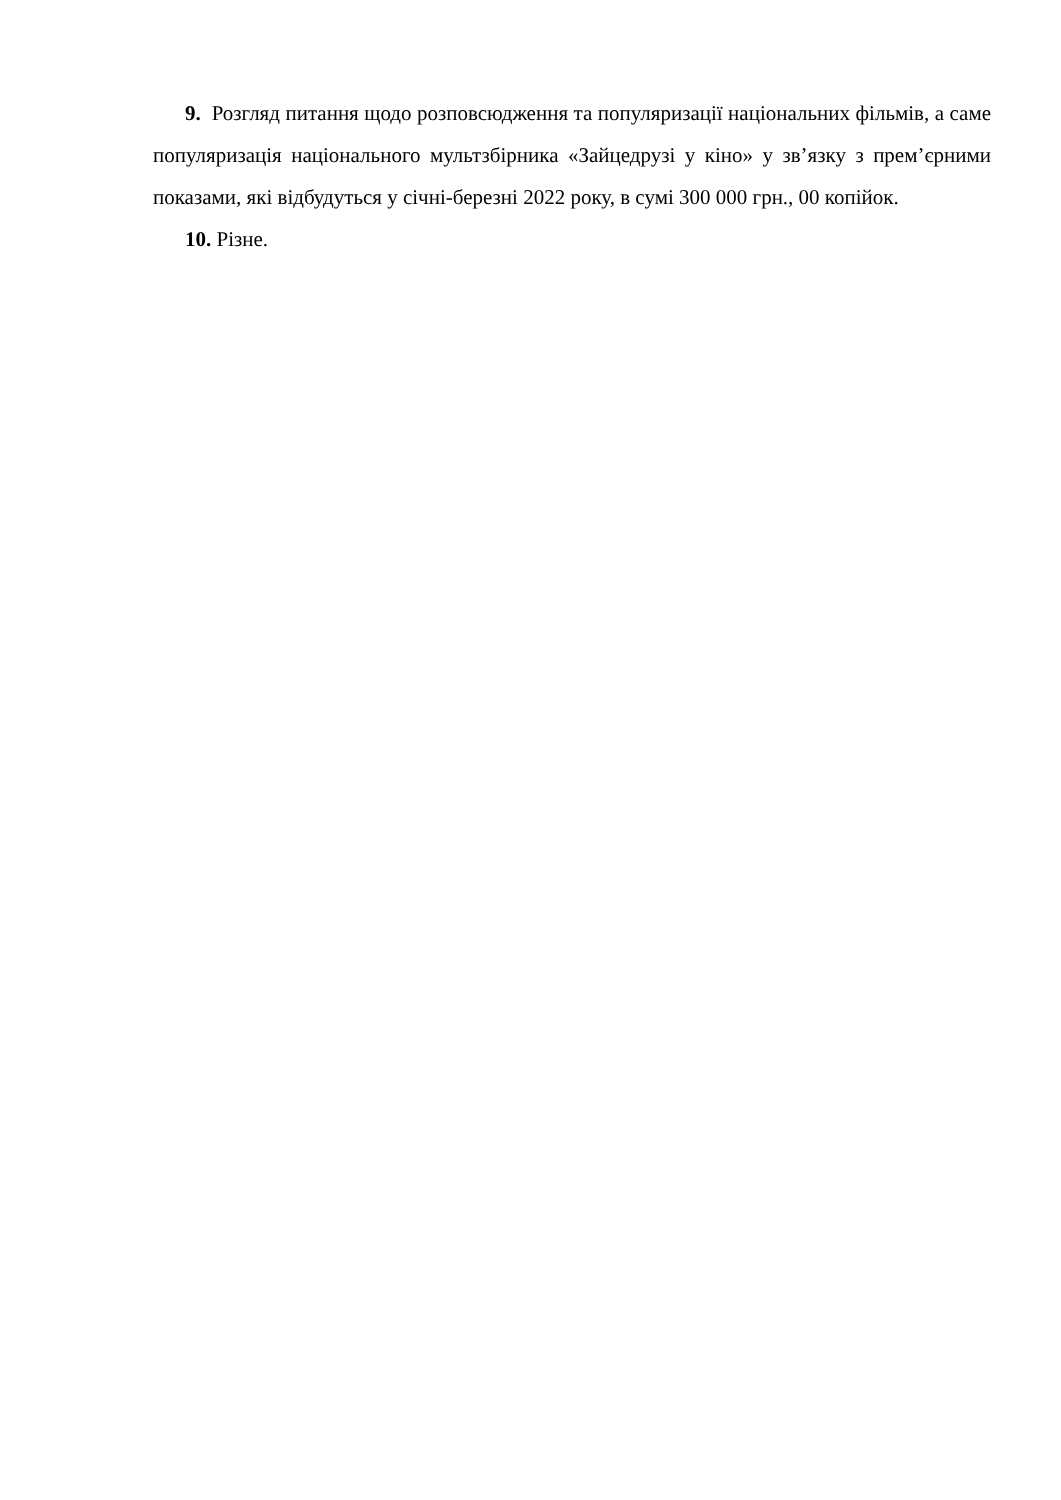9. Розгляд питання щодо розповсюдження та популяризації національних фільмів, а саме популяризація національного мультзбірника «Зайцедрузі у кіно» у зв’язку з прем’єрними показами, які відбудуться у січні-березні 2022 року, в сумі 300 000 грн., 00 копійок.
10. Різне.